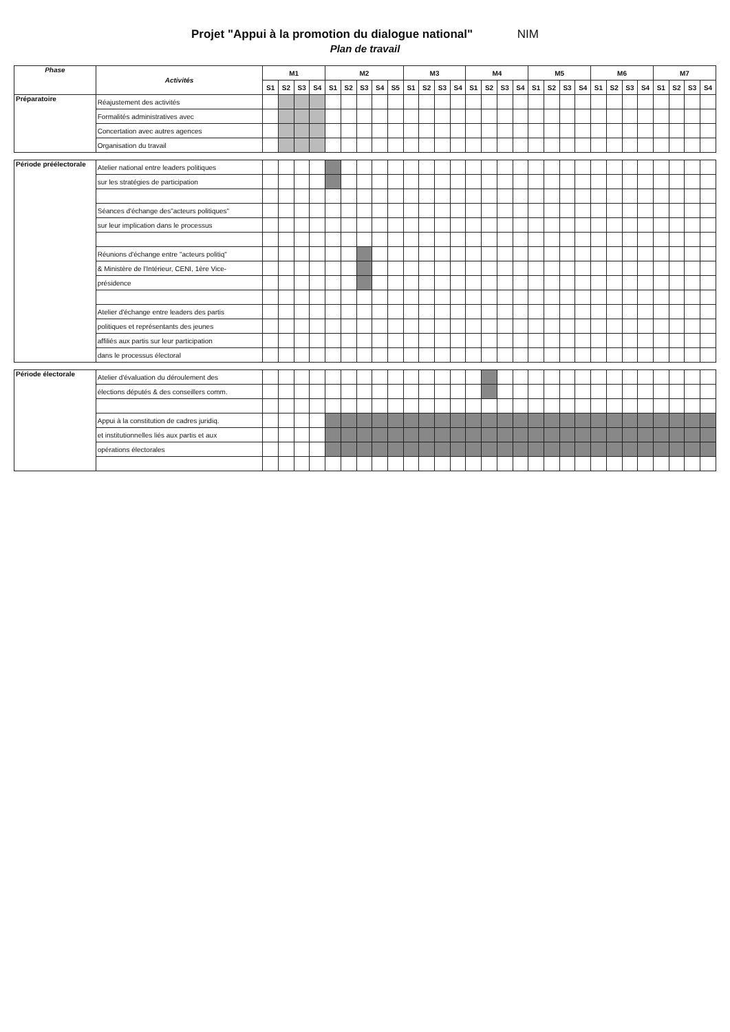Projet "Appui à la promotion du dialogue national" NIM
Plan de travail
| Phase | Activités | M1 | | | | M2 | | | | | M3 | | | | M4 | | | | M5 | | | | M6 | | | | M7 | | | |
| --- | --- | --- | --- | --- | --- | --- | --- | --- | --- | --- | --- | --- | --- | --- | --- | --- | --- | --- | --- | --- | --- | --- | --- | --- | --- | --- | --- | --- | --- | --- |
| | | S1 | S2 | S3 | S4 | S1 | S2 | S3 | S4 | S5 | S1 | S2 | S3 | S4 | S1 | S2 | S3 | S4 | S1 | S2 | S3 | S4 | S1 | S2 | S3 | S4 | S1 | S2 | S3 | S4 |
| Préparatoire | Réajustement des activités | | | | | | | | | | | | | | | | | | | | | | | | | | | | | |
| | Formalités administratives avec | | | | | | | | | | | | | | | | | | | | | | | | | | | | | |
| | Concertation avec autres agences | | | | | | | | | | | | | | | | | | | | | | | | | | | | | |
| | Organisation du travail | | | | | | | | | | | | | | | | | | | | | | | | | | | | | |
| Période préélectorale | Atelier national entre leaders politiques | | | | | | | | | | | | | | | | | | | | | | | | | | | | | |
| | sur les stratégies de participation | | | | | | | | | | | | | | | | | | | | | | | | | | | | | |
| | Séances d'échange des"acteurs politiques" | | | | | | | | | | | | | | | | | | | | | | | | | | | | | |
| | sur leur implication dans le processus | | | | | | | | | | | | | | | | | | | | | | | | | | | | | |
| | Réunions d'échange entre "acteurs politiq" | | | | | | | | | | | | | | | | | | | | | | | | | | | | | |
| | & Ministère de l'Intérieur, CENI, 1ère Vice- | | | | | | | | | | | | | | | | | | | | | | | | | | | | | |
| | présidence | | | | | | | | | | | | | | | | | | | | | | | | | | | | | |
| | Atelier d'échange entre leaders des partis | | | | | | | | | | | | | | | | | | | | | | | | | | | | | |
| | politiques et représentants des jeunes | | | | | | | | | | | | | | | | | | | | | | | | | | | | | |
| | affiliés aux partis sur leur participation | | | | | | | | | | | | | | | | | | | | | | | | | | | | | |
| | dans le processus électoral | | | | | | | | | | | | | | | | | | | | | | | | | | | | | |
| Période électorale | Atelier d'évaluation du déroulement des | | | | | | | | | | | | | | | | | | | | | | | | | | | | | |
| | élections députés & des conseillers comm. | | | | | | | | | | | | | | | | | | | | | | | | | | | | | |
| | Appui à la constitution de cadres juridiq. | | | | | | | | | | | | | | | | | | | | | | | | | | | | | |
| | et institutionnelles liés aux partis et aux | | | | | | | | | | | | | | | | | | | | | | | | | | | | | |
| | opérations électorales | | | | | | | | | | | | | | | | | | | | | | | | | | | | | |